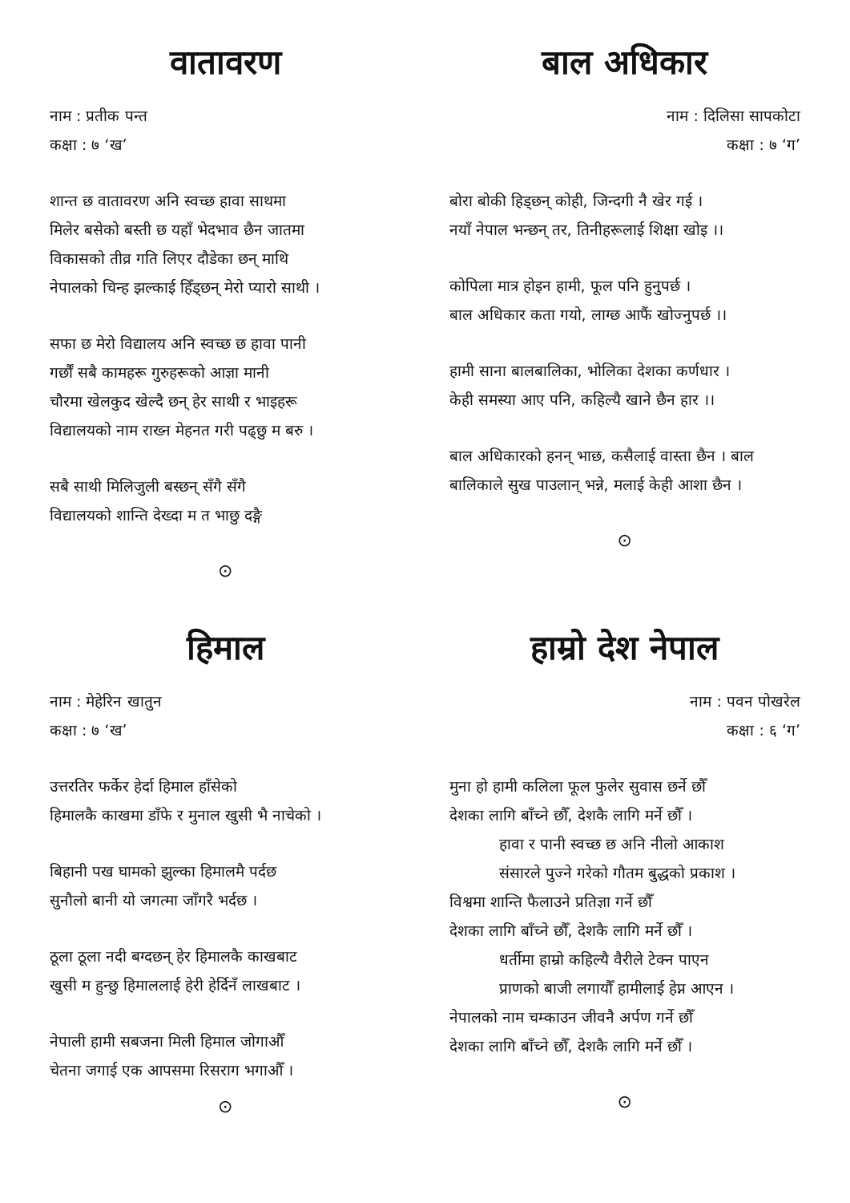वातावरण
नाम : प्रतीक पन्त
कक्षा : ७ ‘ख’
शान्त छ वातावरण अनि स्वच्छ हावा साथमा
मिलेर बसेको बस्ती छ यहाँ भेदभाव छैन जातमा
विकासको तीव्र गति लिएर दौडेका छन् माथि
नेपालको चिन्ह झल्काई हिँड्छन् मेरो प्यारो साथी ।
सफा छ मेरो विद्यालय अनि स्वच्छ छ हावा पानी
गर्छौं सबै कामहरू गुरुहरूको आज्ञा मानी
चौरमा खेलकुद खेल्दै छन् हेर साथी र भाइहरू
विद्यालयको नाम राख्न मेहनत गरी पढ्छु म बरु ।
सबै साथी मिलिजुली बस्छन् सँगै सँगै
विद्यालयको शान्ति देख्दा म त भाछु दङ्गै
⊙
बाल अधिकार
नाम : दिलिसा सापकोटा
कक्षा : ७ ‘ग’
बोरा बोकी हिड्छन् कोही, जिन्दगी नै खेर गई ।
नयाँ नेपाल भन्छन् तर, तिनीहरूलाई शिक्षा खोइ ।।
कोपिला मात्र होइन हामी, फूल पनि हुनुपर्छ ।
बाल अधिकार कता गयो, लाग्छ आफैं खोज्नुपर्छ ।।
हामी साना बालबालिका, भोलिका देशका कर्णधार ।
केही समस्या आए पनि, कहिल्यै खाने छैन हार ।।
बाल अधिकारको हनन् भाछ, कसैलाई वास्ता छैन । बाल बालिकाले सुख पाउलान् भन्ने, मलाई केही आशा छैन ।
⊙
हिमाल
नाम : मेहेरिन खातुन
कक्षा : ७ ‘ख’
उत्तरतिर फर्केर हेर्दा हिमाल हाँसेको
हिमालकै काखमा डाँफे र मुनाल खुसी भै नाचेको ।
बिहानी पख घामको झुल्का हिमालमै पर्दछ
सुनौलो बानी यो जगत्मा जाँगरै भर्दछ ।
ठूला ठूला नदी बग्दछन् हेर हिमालकै काखबाट
खुसी म हुन्छु हिमाललाई हेरी हेर्दिनँ लाखबाट ।
नेपाली हामी सबजना मिली हिमाल जोगाऔँ
चेतना जगाई एक आपसमा रिसराग भगाऔँ ।
⊙
हाम्रो देश नेपाल
नाम : पवन पोखरेल
कक्षा : ६ ‘ग’
मुना हो हामी कलिला फूल फुलेर सुवास छर्ने छौँ
देशका लागि बाँच्ने छौँ, देशकै लागि मर्ने छौँ ।
हावा र पानी स्वच्छ छ अनि नीलो आकाश
संसारले पुज्ने गरेको गौतम बुद्धको प्रकाश ।
विश्वमा शान्ति फैलाउने प्रतिज्ञा गर्ने छौँ
देशका लागि बाँच्ने छौँ, देशकै लागि मर्ने छौँ ।
धर्तीमा हाम्रो कहिल्यै वैरीले टेक्न पाएन
प्राणको बाजी लगायौँ हामीलाई हेप्न आएन ।
नेपालको नाम चम्काउन जीवनै अर्पण गर्ने छौँ
देशका लागि बाँच्ने छौँ, देशकै लागि मर्ने छौँ ।
⊙